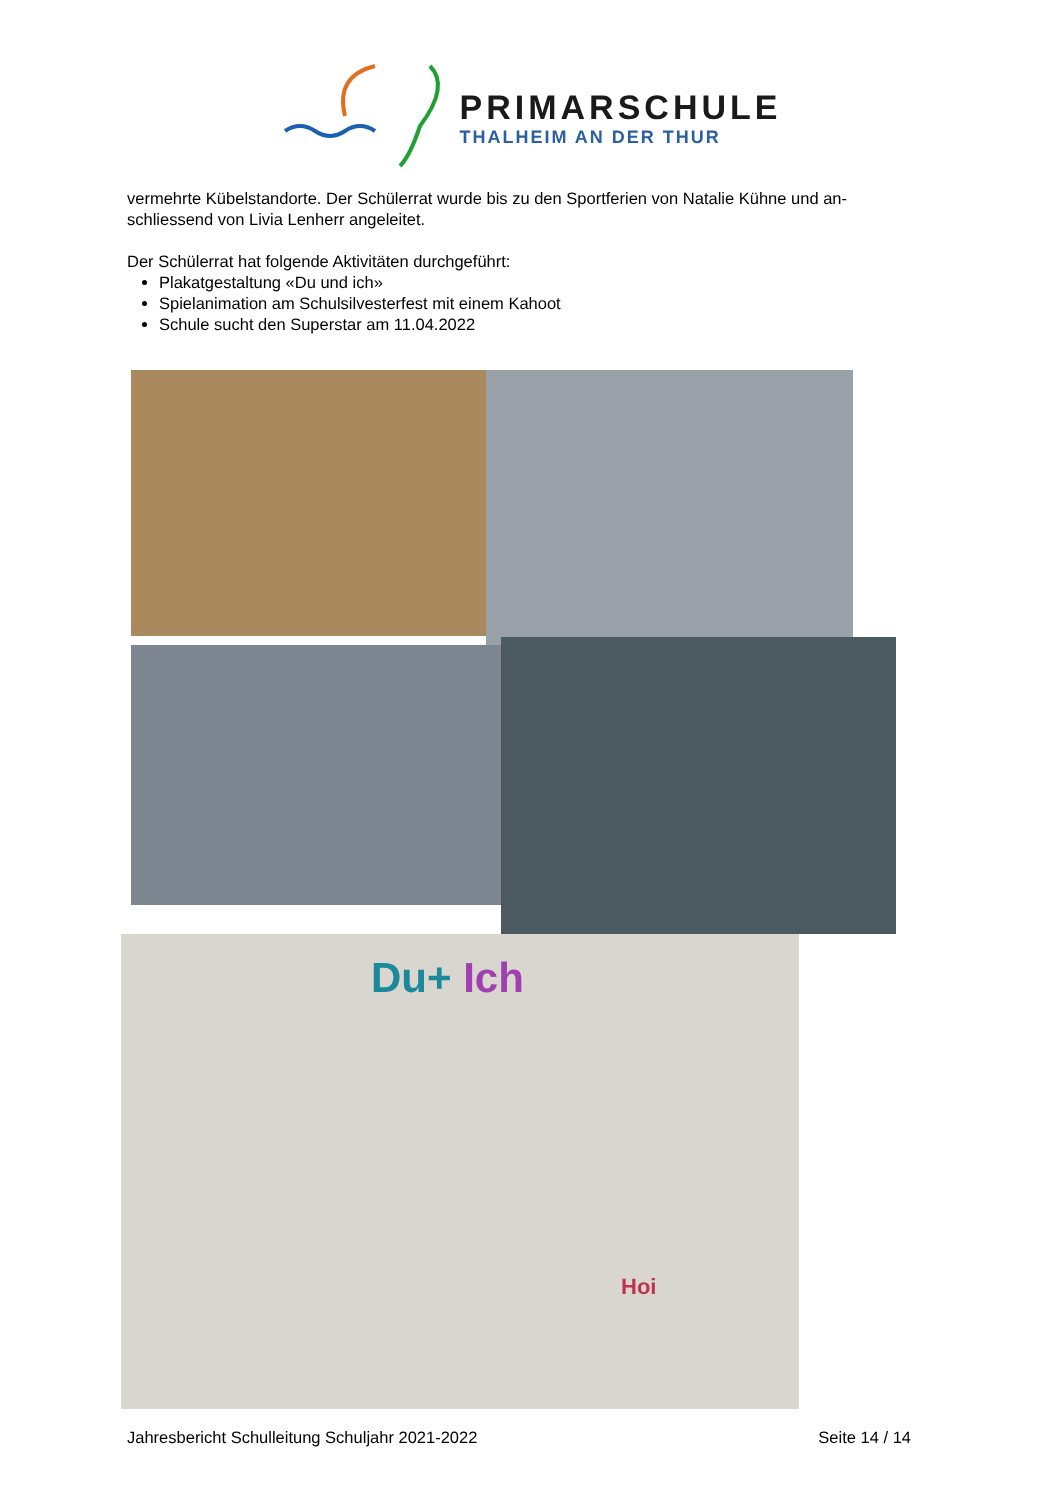PRIMARSCHULE
THALHEIM AN DER THUR
vermehrte Kübelstandorte. Der Schülerrat wurde bis zu den Sportferien von Natalie Kühne und an-schliessend von Livia Lenherr angeleitet.
Der Schülerrat hat folgende Aktivitäten durchgeführt:
Plakatgestaltung «Du und ich»
Spielanimation am Schulsilvesterfest mit einem Kahoot
Schule sucht den Superstar am 11.04.2022
Du+ Ich
Hoi
Jahresbericht Schulleitung Schuljahr 2021-2022 Seite 14 / 14